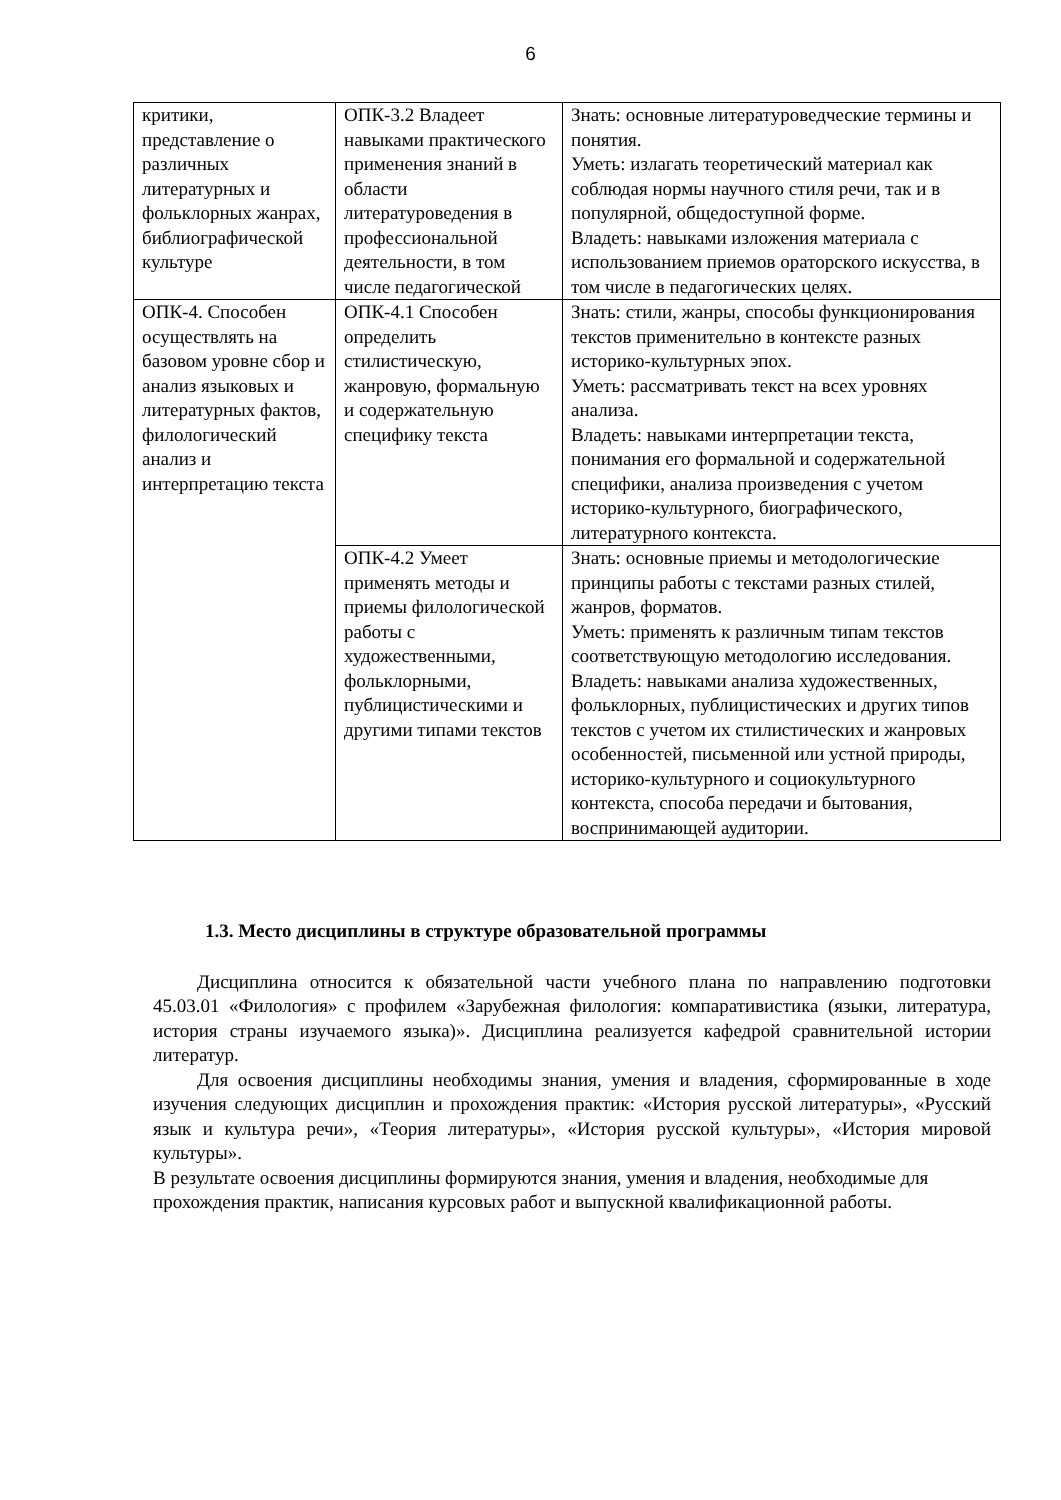6
| критики, представление о различных литературных и фольклорных жанрах, библиографической культуре | ОПК-3.2 Владеет навыками практического применения знаний в области литературоведения в профессиональной деятельности, в том числе педагогической | Знать: основные литературоведческие термины и понятия. Уметь: излагать теоретический материал как соблюдая нормы научного стиля речи, так и в популярной, общедоступной форме. Владеть: навыками изложения материала с использованием приемов ораторского искусства, в том числе в педагогических целях. |
| ОПК-4. Способен осуществлять на базовом уровне сбор и анализ языковых и литературных фактов, филологический анализ и интерпретацию текста | ОПК-4.1 Способен определить стилистическую, жанровую, формальную и содержательную специфику текста | Знать: стили, жанры, способы функционирования текстов применительно в контексте разных историко-культурных эпох. Уметь: рассматривать текст на всех уровнях анализа. Владеть: навыками интерпретации текста, понимания его формальной и содержательной специфики, анализа произведения с учетом историко-культурного, биографического, литературного контекста. |
| | ОПК-4.2 Умеет применять методы и приемы филологической работы с художественными, фольклорными, публицистическими и другими типами текстов | Знать: основные приемы и методологические принципы работы с текстами разных стилей, жанров, форматов. Уметь: применять к различным типам текстов соответствующую методологию исследования. Владеть: навыками анализа художественных, фольклорных, публицистических и других типов текстов с учетом их стилистических и жанровых особенностей, письменной или устной природы, историко-культурного и социокультурного контекста, способа передачи и бытования, воспринимающей аудитории. |
1.3. Место дисциплины в структуре образовательной программы
Дисциплина относится к обязательной части учебного плана по направлению подготовки 45.03.01 «Филология» с профилем «Зарубежная филология: компаративистика (языки, литература, история страны изучаемого языка)». Дисциплина реализуется кафедрой сравнительной истории литератур.
Для освоения дисциплины необходимы знания, умения и владения, сформированные в ходе изучения следующих дисциплин и прохождения практик: «История русской литературы», «Русский язык и культура речи», «Теория литературы», «История русской культуры», «История мировой культуры».
В результате освоения дисциплины формируются знания, умения и владения, необходимые для прохождения практик, написания курсовых работ и выпускной квалификационной работы.